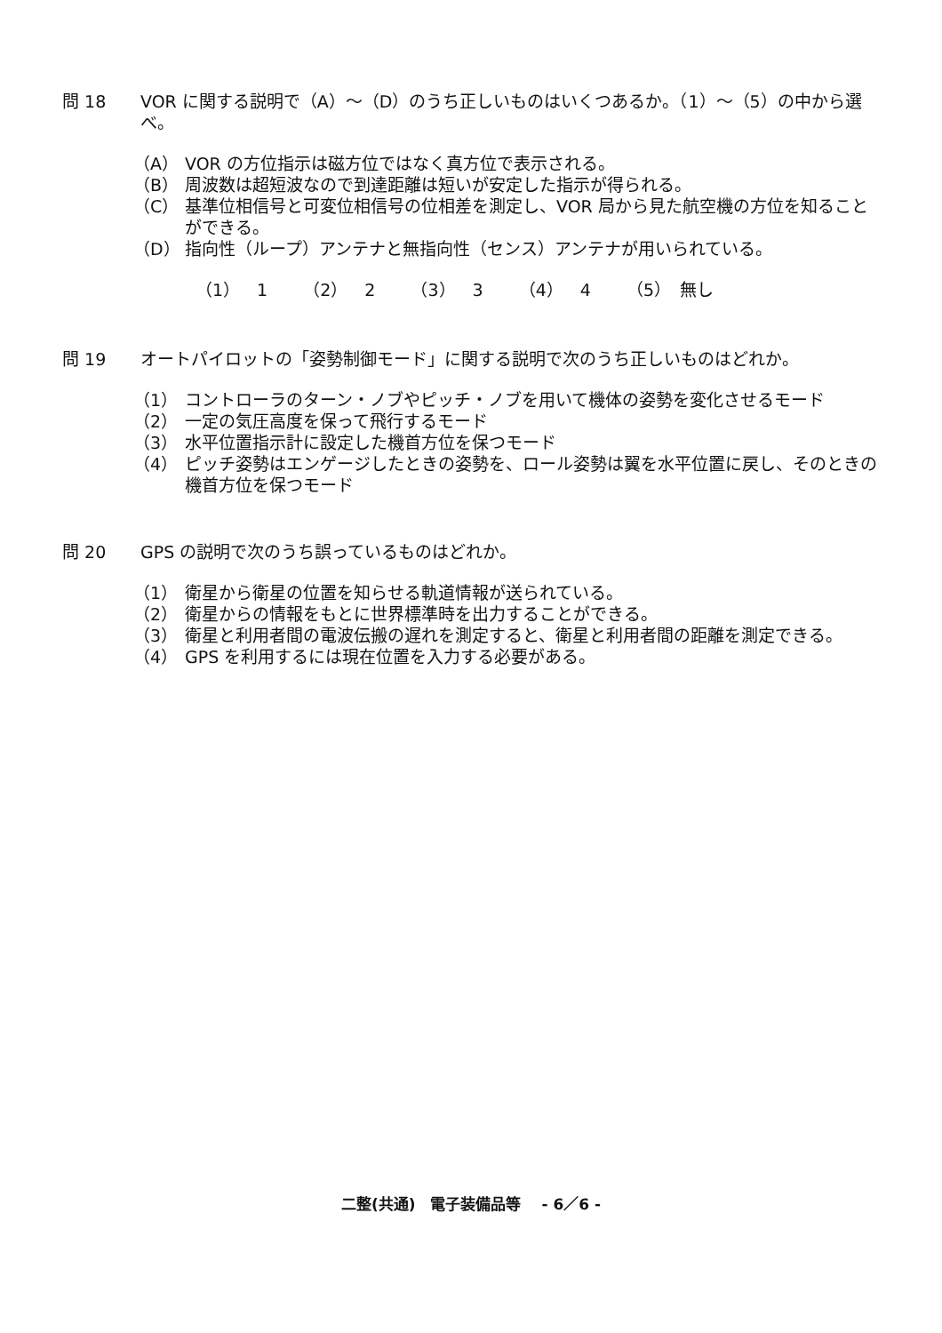問 18 VOR に関する説明で（A）～（D）のうち正しいものはいくつあるか。（1）～（5）の中から選べ。
（A） VOR の方位指示は磁方位ではなく真方位で表示される。
（B） 周波数は超短波なので到達距離は短いが安定した指示が得られる。
（C） 基準位相信号と可変位相信号の位相差を測定し、VOR 局から見た航空機の方位を知ることができる。
（D） 指向性（ループ）アンテナと無指向性（センス）アンテナが用いられている。
（1）　1 （2）　2 （3）　3 （4）　4 （5）　無し
問 19 オートパイロットの「姿勢制御モード」に関する説明で次のうち正しいものはどれか。
（1） コントローラのターン・ノブやピッチ・ノブを用いて機体の姿勢を変化させるモード
（2） 一定の気圧高度を保って飛行するモード
（3） 水平位置指示計に設定した機首方位を保つモード
（4） ピッチ姿勢はエンゲージしたときの姿勢を、ロール姿勢は翼を水平位置に戻し、そのときの機首方位を保つモード
問 20 GPS の説明で次のうち誤っているものはどれか。
（1） 衛星から衛星の位置を知らせる軌道情報が送られている。
（2） 衛星からの情報をもとに世界標準時を出力することができる。
（3） 衛星と利用者間の電波伝搬の遅れを測定すると、衛星と利用者間の距離を測定できる。
（4） GPS を利用するには現在位置を入力する必要がある。
二整(共通)　電子装備品等　 - 6／6 -